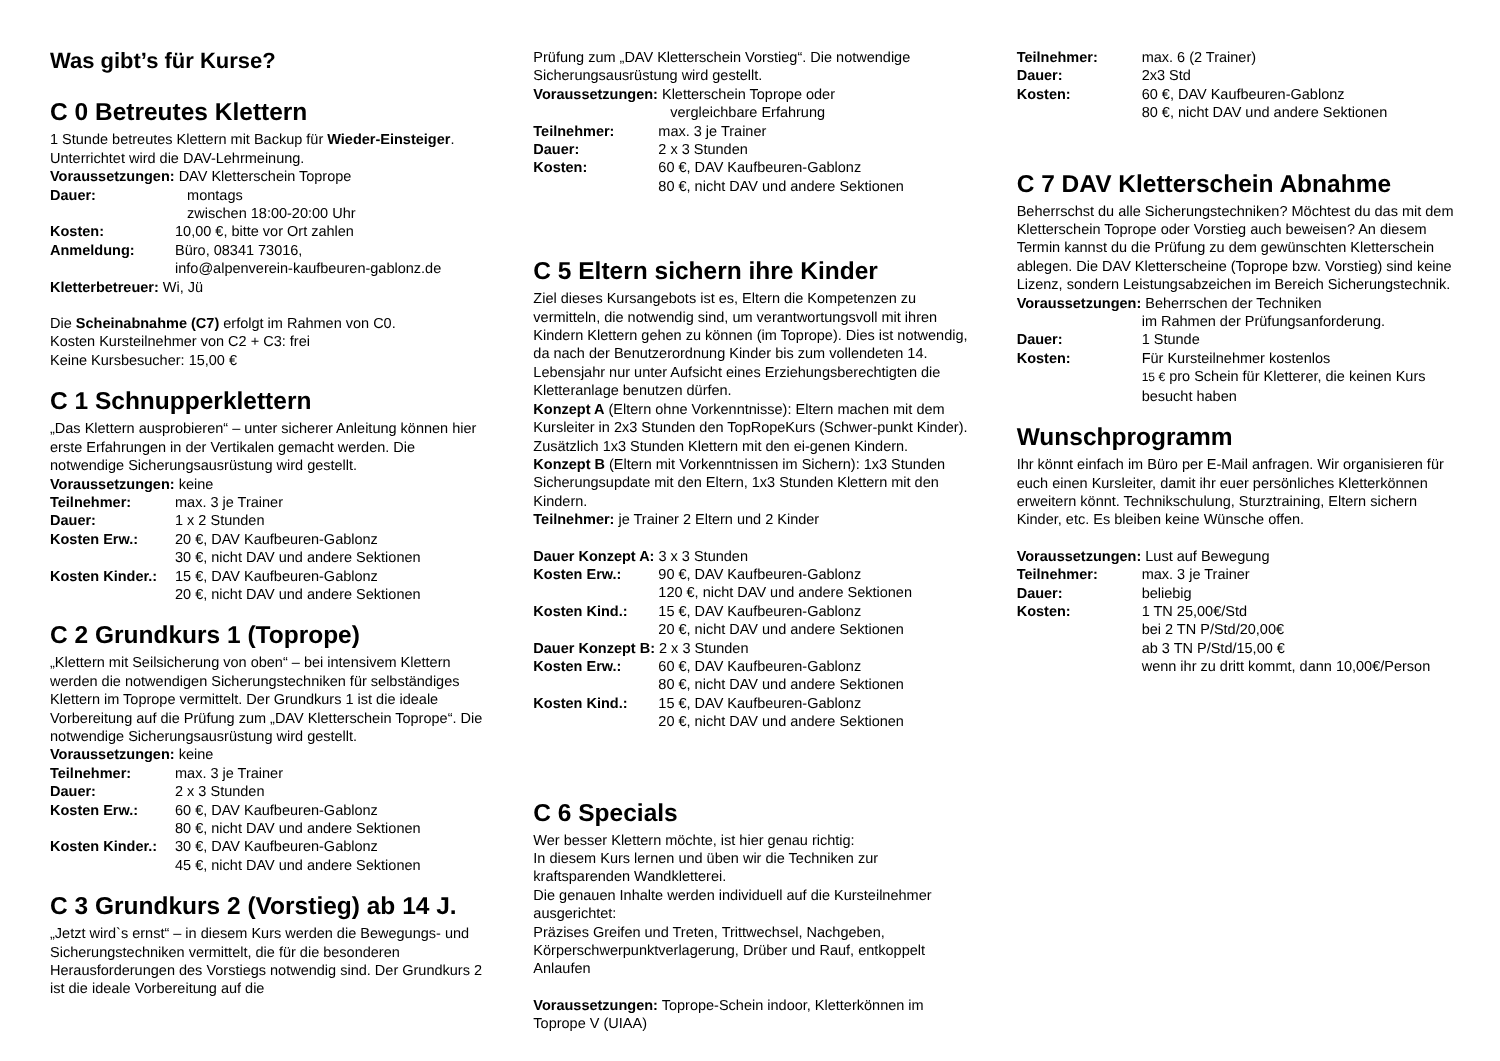Was gibt’s für Kurse?
C 0 Betreutes Klettern
1 Stunde betreutes Klettern mit Backup für Wieder-Einsteiger. Unterrichtet wird die DAV-Lehrmeinung.
Voraussetzungen: DAV Kletterschein Toprope
Dauer: montags
zwischen 18:00-20:00 Uhr
Kosten: 10,00 €, bitte vor Ort zahlen
Anmeldung: Büro, 08341 73016,
info@alpenverein-kaufbeuren-gablonz.de
Kletterbetreuer: Wi, Jü
Die Scheinabnahme (C7) erfolgt im Rahmen von C0.
Kosten Kursteilnehmer von C2 + C3: frei
Keine Kursbesucher: 15,00 €
C 1 Schnupperklettern
„Das Klettern ausprobieren“ – unter sicherer Anleitung können hier erste Erfahrungen in der Vertikalen gemacht werden. Die notwendige Sicherungsausrüstung wird gestellt.
Voraussetzungen: keine
Teilnehmer: max. 3 je Trainer
Dauer: 1 x 2 Stunden
Kosten Erw.: 20 €, DAV Kaufbeuren-Gablonz
30 €, nicht DAV und andere Sektionen
Kosten Kinder.: 15 €, DAV Kaufbeuren-Gablonz
20 €, nicht DAV und andere Sektionen
C 2 Grundkurs 1 (Toprope)
„Klettern mit Seilsicherung von oben“ – bei intensivem Klettern werden die notwendigen Sicherungstechniken für selbständiges Klettern im Toprope vermittelt. Der Grundkurs 1 ist die ideale Vorbereitung auf die Prüfung zum „DAV Kletterschein Toprope“. Die notwendige Sicherungsausrüstung wird gestellt.
Voraussetzungen: keine
Teilnehmer: max. 3 je Trainer
Dauer: 2 x 3 Stunden
Kosten Erw.: 60 €, DAV Kaufbeuren-Gablonz
80 €, nicht DAV und andere Sektionen
Kosten Kinder.: 30 €, DAV Kaufbeuren-Gablonz
45 €, nicht DAV und andere Sektionen
C 3 Grundkurs 2 (Vorstieg) ab 14 J.
„Jetzt wird`s ernst“ – in diesem Kurs werden die Bewegungs- und Sicherungstechniken vermittelt, die für die besonderen Herausforderungen des Vorstiegs notwendig sind. Der Grundkurs 2 ist die ideale Vorbereitung auf die
Prüfung zum „DAV Kletterschein Vorstieg“. Die notwendige Sicherungsausrüstung wird gestellt.
Voraussetzungen: Kletterschein Toprope oder
vergleichbare Erfahrung
Teilnehmer: max. 3 je Trainer
Dauer: 2 x 3 Stunden
Kosten: 60 €, DAV Kaufbeuren-Gablonz
80 €, nicht DAV und andere Sektionen
C 5 Eltern sichern ihre Kinder
Ziel dieses Kursangebots ist es, Eltern die Kompetenzen zu vermitteln, die notwendig sind, um verantwortungsvoll mit ihren Kindern Klettern gehen zu können (im Toprope). Dies ist notwendig, da nach der Benutzerordnung Kinder bis zum vollendeten 14. Lebensjahr nur unter Aufsicht eines Erziehungsberechtigten die Kletteranlage benutzen dürfen.
Konzept A (Eltern ohne Vorkenntnisse): Eltern machen mit dem Kursleiter in 2x3 Stunden den TopRopeKurs (Schwer-punkt Kinder). Zusätzlich 1x3 Stunden Klettern mit den ei-genen Kindern.
Konzept B (Eltern mit Vorkenntnissen im Sichern): 1x3 Stunden Sicherungsupdate mit den Eltern, 1x3 Stunden Klettern mit den Kindern.
Teilnehmer: je Trainer 2 Eltern und 2 Kinder
Dauer Konzept A: 3 x 3 Stunden
Kosten Erw.: 90 €, DAV Kaufbeuren-Gablonz
120 €, nicht DAV und andere Sektionen
Kosten Kind.: 15 €, DAV Kaufbeuren-Gablonz
20 €, nicht DAV und andere Sektionen
Dauer Konzept B: 2 x 3 Stunden
Kosten Erw.: 60 €, DAV Kaufbeuren-Gablonz
80 €, nicht DAV und andere Sektionen
Kosten Kind.: 15 €, DAV Kaufbeuren-Gablonz
20 €, nicht DAV und andere Sektionen
C 6 Specials
Wer besser Klettern möchte, ist hier genau richtig:
In diesem Kurs lernen und üben wir die Techniken zur kraftsparenden Wandkletterei.
Die genauen Inhalte werden individuell auf die Kursteilnehmer ausgerichtet:
Präzises Greifen und Treten, Trittwechsel, Nachgeben, Körperschwerpunktverlagerung, Drüber und Rauf, entkoppelt Anlaufen
Voraussetzungen: Toprope-Schein indoor, Kletterkönnen im Toprope V (UIAA)
Teilnehmer: max. 6 (2 Trainer)
Dauer: 2x3 Std
Kosten: 60 €, DAV Kaufbeuren-Gablonz
80 €, nicht DAV und andere Sektionen
C 7 DAV Kletterschein Abnahme
Beherrschst du alle Sicherungstechniken? Möchtest du das mit dem Kletterschein Toprope oder Vorstieg auch beweisen? An diesem Termin kannst du die Prüfung zu dem gewünschten Kletterschein ablegen. Die DAV Kletterscheine (Toprope bzw. Vorstieg) sind keine Lizenz, sondern Leistungsabzeichen im Bereich Sicherungstechnik.
Voraussetzungen: Beherrschen der Techniken
im Rahmen der Prüfungsanforderung.
Dauer: 1 Stunde
Kosten: Für Kursteilnehmer kostenlos
15 € pro Schein für Kletterer, die keinen Kurs besucht haben
Wunschprogramm
Ihr könnt einfach im Büro per E-Mail anfragen. Wir organisieren für euch einen Kursleiter, damit ihr euer persönliches Kletterkönnen erweitern könnt. Technikschulung, Sturztraining, Eltern sichern Kinder, etc. Es bleiben keine Wünsche offen.
Voraussetzungen: Lust auf Bewegung
Teilnehmer: max. 3 je Trainer
Dauer: beliebig
Kosten: 1 TN 25,00€/Std
bei 2 TN P/Std/20,00€
ab 3 TN P/Std/15,00 €
wenn ihr zu dritt kommt, dann 10,00€/Person